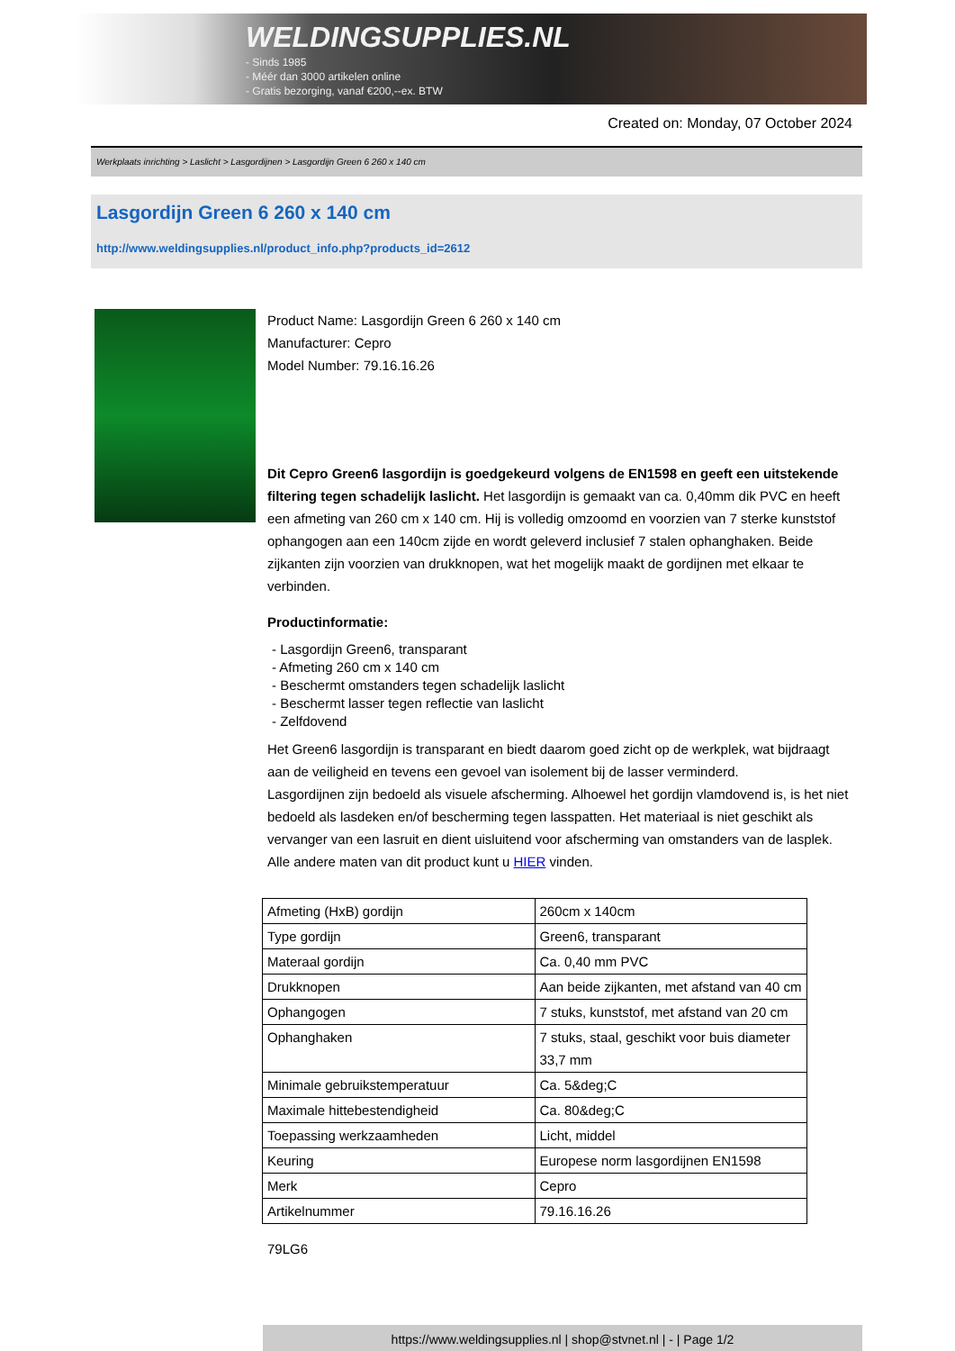WELDINGSUPPLIES.NL
- Sinds 1985
- Méér dan 3000 artikelen online
- Gratis bezorging, vanaf €200,--ex. BTW
Created on: Monday, 07 October 2024
Werkplaats inrichting > Laslicht > Lasgordijnen > Lasgordijn Green 6 260 x 140 cm
Lasgordijn Green 6 260 x 140 cm
http://www.weldingsupplies.nl/product_info.php?products_id=2612
Product Name: Lasgordijn Green 6 260 x 140 cm
Manufacturer: Cepro
Model Number: 79.16.16.26
Dit Cepro Green6 lasgordijn is goedgekeurd volgens de EN1598 en geeft een uitstekende filtering tegen schadelijk laslicht. Het lasgordijn is gemaakt van ca. 0,40mm dik PVC en heeft een afmeting van 260 cm x 140 cm. Hij is volledig omzoomd en voorzien van 7 sterke kunststof ophangogen aan een 140cm zijde en wordt geleverd inclusief 7 stalen ophanghaken. Beide zijkanten zijn voorzien van drukknopen, wat het mogelijk maakt de gordijnen met elkaar te verbinden.
Productinformatie:
- Lasgordijn Green6, transparant
- Afmeting 260 cm x 140 cm
- Beschermt omstanders tegen schadelijk laslicht
- Beschermt lasser tegen reflectie van laslicht
- Zelfdovend
Het Green6 lasgordijn is transparant en biedt daarom goed zicht op de werkplek, wat bijdraagt aan de veiligheid en tevens een gevoel van isolement bij de lasser verminderd.
Lasgordijnen zijn bedoeld als visuele afscherming. Alhoewel het gordijn vlamdovend is, is het niet bedoeld als lasdeken en/of bescherming tegen lasspatten. Het materiaal is niet geschikt als vervanger van een lasruit en dient uisluitend voor afscherming van omstanders van de lasplek.
Alle andere maten van dit product kunt u HIER vinden.
| Afmeting (HxB) gordijn | 260cm x 140cm |
| Type gordijn | Green6, transparant |
| Materaal gordijn | Ca. 0,40 mm PVC |
| Drukknopen | Aan beide zijkanten, met afstand van 40 cm |
| Ophangogen | 7 stuks, kunststof, met afstand van 20 cm |
| Ophanghaken | 7 stuks, staal, geschikt voor buis diameter 33,7 mm |
| Minimale gebruikstemperatuur | Ca. 5&deg;C |
| Maximale hittebestendigheid | Ca. 80&deg;C |
| Toepassing werkzaamheden | Licht, middel |
| Keuring | Europese norm lasgordijnen EN1598 |
| Merk | Cepro |
| Artikelnummer | 79.16.16.26 |
79LG6
https://www.weldingsupplies.nl | shop@stvnet.nl | - | Page 1/2